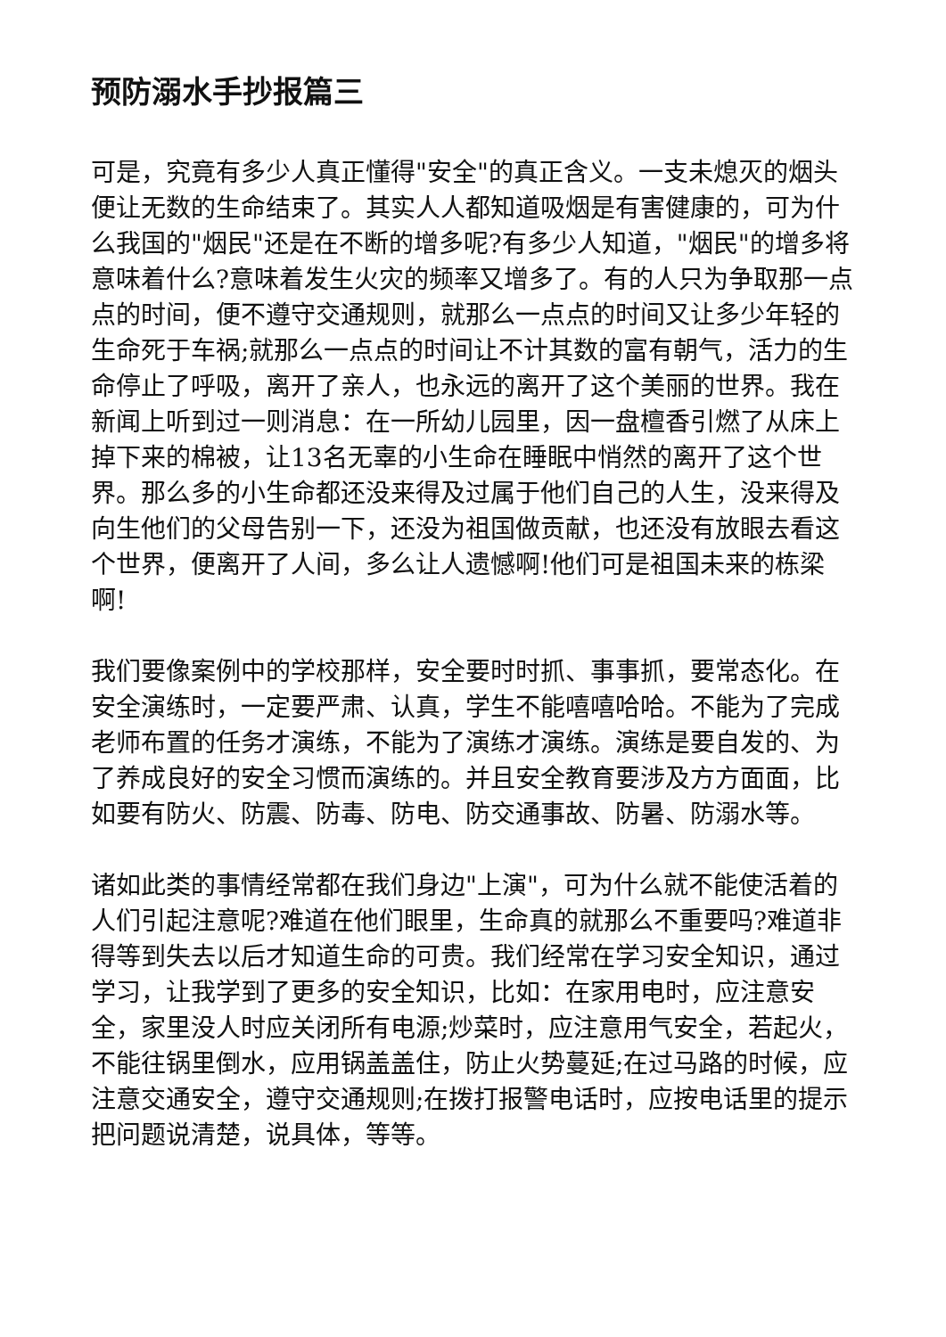预防溺水手抄报篇三
可是，究竟有多少人真正懂得"安全"的真正含义。一支未熄灭的烟头便让无数的生命结束了。其实人人都知道吸烟是有害健康的，可为什么我国的"烟民"还是在不断的增多呢?有多少人知道，"烟民"的增多将意味着什么?意味着发生火灾的频率又增多了。有的人只为争取那一点点的时间，便不遵守交通规则，就那么一点点的时间又让多少年轻的生命死于车祸;就那么一点点的时间让不计其数的富有朝气，活力的生命停止了呼吸，离开了亲人，也永远的离开了这个美丽的世界。我在新闻上听到过一则消息：在一所幼儿园里，因一盘檀香引燃了从床上掉下来的棉被，让13名无辜的小生命在睡眠中悄然的离开了这个世界。那么多的小生命都还没来得及过属于他们自己的人生，没来得及向生他们的父母告别一下，还没为祖国做贡献，也还没有放眼去看这个世界，便离开了人间，多么让人遗憾啊!他们可是祖国未来的栋梁啊!
我们要像案例中的学校那样，安全要时时抓、事事抓，要常态化。在安全演练时，一定要严肃、认真，学生不能嘻嘻哈哈。不能为了完成老师布置的任务才演练，不能为了演练才演练。演练是要自发的、为了养成良好的安全习惯而演练的。并且安全教育要涉及方方面面，比如要有防火、防震、防毒、防电、防交通事故、防暑、防溺水等。
诸如此类的事情经常都在我们身边"上演"，可为什么就不能使活着的人们引起注意呢?难道在他们眼里，生命真的就那么不重要吗?难道非得等到失去以后才知道生命的可贵。我们经常在学习安全知识，通过学习，让我学到了更多的安全知识，比如：在家用电时，应注意安全，家里没人时应关闭所有电源;炒菜时，应注意用气安全，若起火，不能往锅里倒水，应用锅盖盖住，防止火势蔓延;在过马路的时候，应注意交通安全，遵守交通规则;在拨打报警电话时，应按电话里的提示把问题说清楚，说具体，等等。